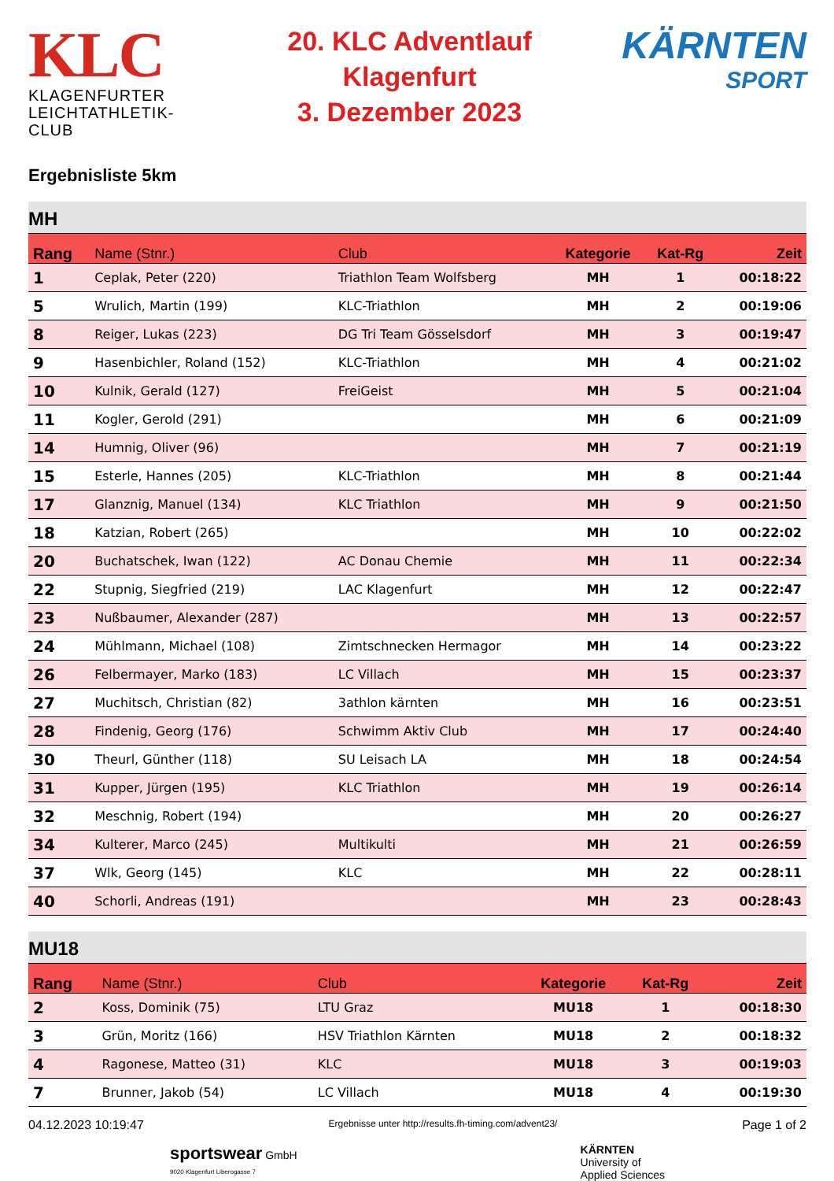KLC
KLAGENFURTER
LEICHTATHLETIK-CLUB
20. KLC Adventlauf
Klagenfurt
3. Dezember 2023
KÄRNTEN
SPORT
Ergebnisliste 5km
MH
| Rang | Name (Stnr.) | Club | Kategorie | Kat-Rg | Zeit |
| --- | --- | --- | --- | --- | --- |
| 1 | Ceplak, Peter (220) | Triathlon Team Wolfsberg | MH | 1 | 00:18:22 |
| 5 | Wrulich, Martin (199) | KLC-Triathlon | MH | 2 | 00:19:06 |
| 8 | Reiger, Lukas (223) | DG Tri Team Gösselsdorf | MH | 3 | 00:19:47 |
| 9 | Hasenbichler, Roland (152) | KLC-Triathlon | MH | 4 | 00:21:02 |
| 10 | Kulnik, Gerald (127) | FreiGeist | MH | 5 | 00:21:04 |
| 11 | Kogler, Gerold (291) | | MH | 6 | 00:21:09 |
| 14 | Humnig, Oliver (96) | | MH | 7 | 00:21:19 |
| 15 | Esterle, Hannes (205) | KLC-Triathlon | MH | 8 | 00:21:44 |
| 17 | Glanznig, Manuel (134) | KLC Triathlon | MH | 9 | 00:21:50 |
| 18 | Katzian, Robert (265) | | MH | 10 | 00:22:02 |
| 20 | Buchatschek, Iwan (122) | AC Donau Chemie | MH | 11 | 00:22:34 |
| 22 | Stupnig, Siegfried (219) | LAC Klagenfurt | MH | 12 | 00:22:47 |
| 23 | Nußbaumer, Alexander (287) | | MH | 13 | 00:22:57 |
| 24 | Mühlmann, Michael (108) | Zimtschnecken Hermagor | MH | 14 | 00:23:22 |
| 26 | Felbermayer, Marko (183) | LC Villach | MH | 15 | 00:23:37 |
| 27 | Muchitsch, Christian (82) | 3athlon kärnten | MH | 16 | 00:23:51 |
| 28 | Findenig, Georg (176) | Schwimm Aktiv Club | MH | 17 | 00:24:40 |
| 30 | Theurl, Günther (118) | SU Leisach LA | MH | 18 | 00:24:54 |
| 31 | Kupper, Jürgen (195) | KLC Triathlon | MH | 19 | 00:26:14 |
| 32 | Meschnig, Robert (194) | | MH | 20 | 00:26:27 |
| 34 | Kulterer, Marco (245) | Multikulti | MH | 21 | 00:26:59 |
| 37 | Wlk, Georg (145) | KLC | MH | 22 | 00:28:11 |
| 40 | Schorli, Andreas (191) | | MH | 23 | 00:28:43 |
MU18
| Rang | Name (Stnr.) | Club | Kategorie | Kat-Rg | Zeit |
| --- | --- | --- | --- | --- | --- |
| 2 | Koss, Dominik (75) | LTU Graz | MU18 | 1 | 00:18:30 |
| 3 | Grün, Moritz (166) | HSV Triathlon Kärnten | MU18 | 2 | 00:18:32 |
| 4 | Ragonese, Matteo (31) | KLC | MU18 | 3 | 00:19:03 |
| 7 | Brunner, Jakob (54) | LC Villach | MU18 | 4 | 00:19:30 |
04.12.2023 10:19:47 Ergebnisse unter http://results.fh-timing.com/advent23/ Page 1 of 2
sportswear GmbH
9020 Klagenfurt Liberogasse 7
KÄRNTEN
University of
Applied Sciences